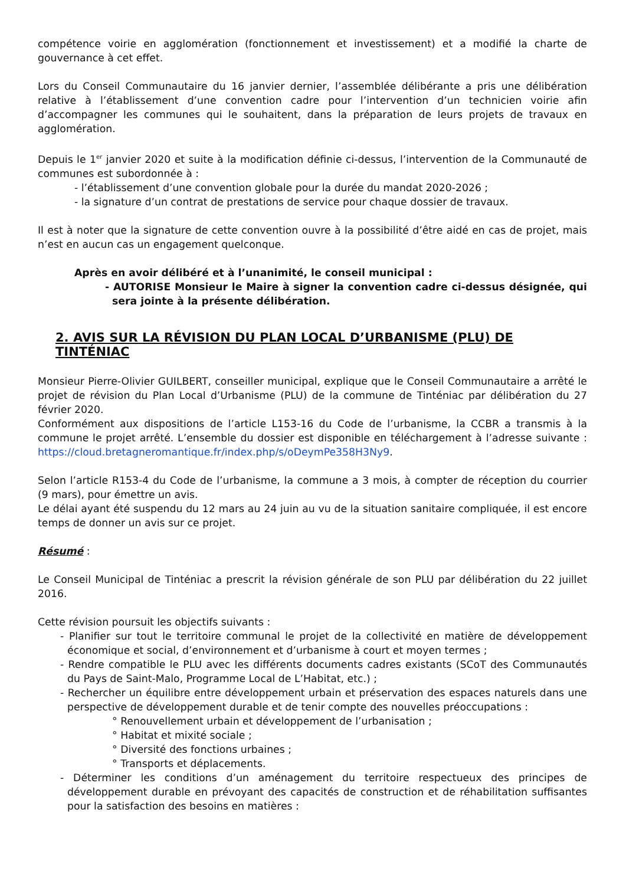compétence voirie en agglomération (fonctionnement et investissement) et a modifié la charte de gouvernance à cet effet.
Lors du Conseil Communautaire du 16 janvier dernier, l’assemblée délibérante a pris une délibération relative à l’établissement d’une convention cadre pour l’intervention d’un technicien voirie afin d’accompagner les communes qui le souhaitent, dans la préparation de leurs projets de travaux en agglomération.
Depuis le 1<sup>er</sup> janvier 2020 et suite à la modification définie ci-dessus, l’intervention de la Communauté de communes est subordonnée à :
- l’établissement d’une convention globale pour la durée du mandat 2020-2026 ;
- la signature d’un contrat de prestations de service pour chaque dossier de travaux.
Il est à noter que la signature de cette convention ouvre à la possibilité d’être aidé en cas de projet, mais n’est en aucun cas un engagement quelconque.
Après en avoir délibéré et à l’unanimité, le conseil municipal :
- AUTORISE Monsieur le Maire à signer la convention cadre ci-dessus désignée, qui sera jointe à la présente délibération.
2. AVIS SUR LA RÉVISION DU PLAN LOCAL D’URBANISME (PLU) DE TINTÉNIAC
Monsieur Pierre-Olivier GUILBERT, conseiller municipal, explique que le Conseil Communautaire a arrêté le projet de révision du Plan Local d’Urbanisme (PLU) de la commune de Tinténiac par délibération du 27 février 2020.
Conformément aux dispositions de l’article L153-16 du Code de l’urbanisme, la CCBR a transmis à la commune le projet arrêté. L’ensemble du dossier est disponible en téléchargement à l’adresse suivante : https://cloud.bretagneromantique.fr/index.php/s/oDeymPe358H3Ny9.
Selon l’article R153-4 du Code de l’urbanisme, la commune a 3 mois, à compter de réception du courrier (9 mars), pour émettre un avis.
Le délai ayant été suspendu du 12 mars au 24 juin au vu de la situation sanitaire compliquée, il est encore temps de donner un avis sur ce projet.
Résumé :
Le Conseil Municipal de Tinténiac a prescrit la révision générale de son PLU par délibération du 22 juillet 2016.
Cette révision poursuit les objectifs suivants :
- Planifier sur tout le territoire communal le projet de la collectivité en matière de développement économique et social, d’environnement et d’urbanisme à court et moyen termes ;
- Rendre compatible le PLU avec les différents documents cadres existants (SCoT des Communautés du Pays de Saint-Malo, Programme Local de L’Habitat, etc.) ;
- Rechercher un équilibre entre développement urbain et préservation des espaces naturels dans une perspective de développement durable et de tenir compte des nouvelles préoccupations :
° Renouvellement urbain et développement de l’urbanisation ;
° Habitat et mixité sociale ;
° Diversité des fonctions urbaines ;
° Transports et déplacements.
- Déterminer les conditions d’un aménagement du territoire respectueux des principes de développement durable en prévoyant des capacités de construction et de réhabilitation suffisantes pour la satisfaction des besoins en matières :